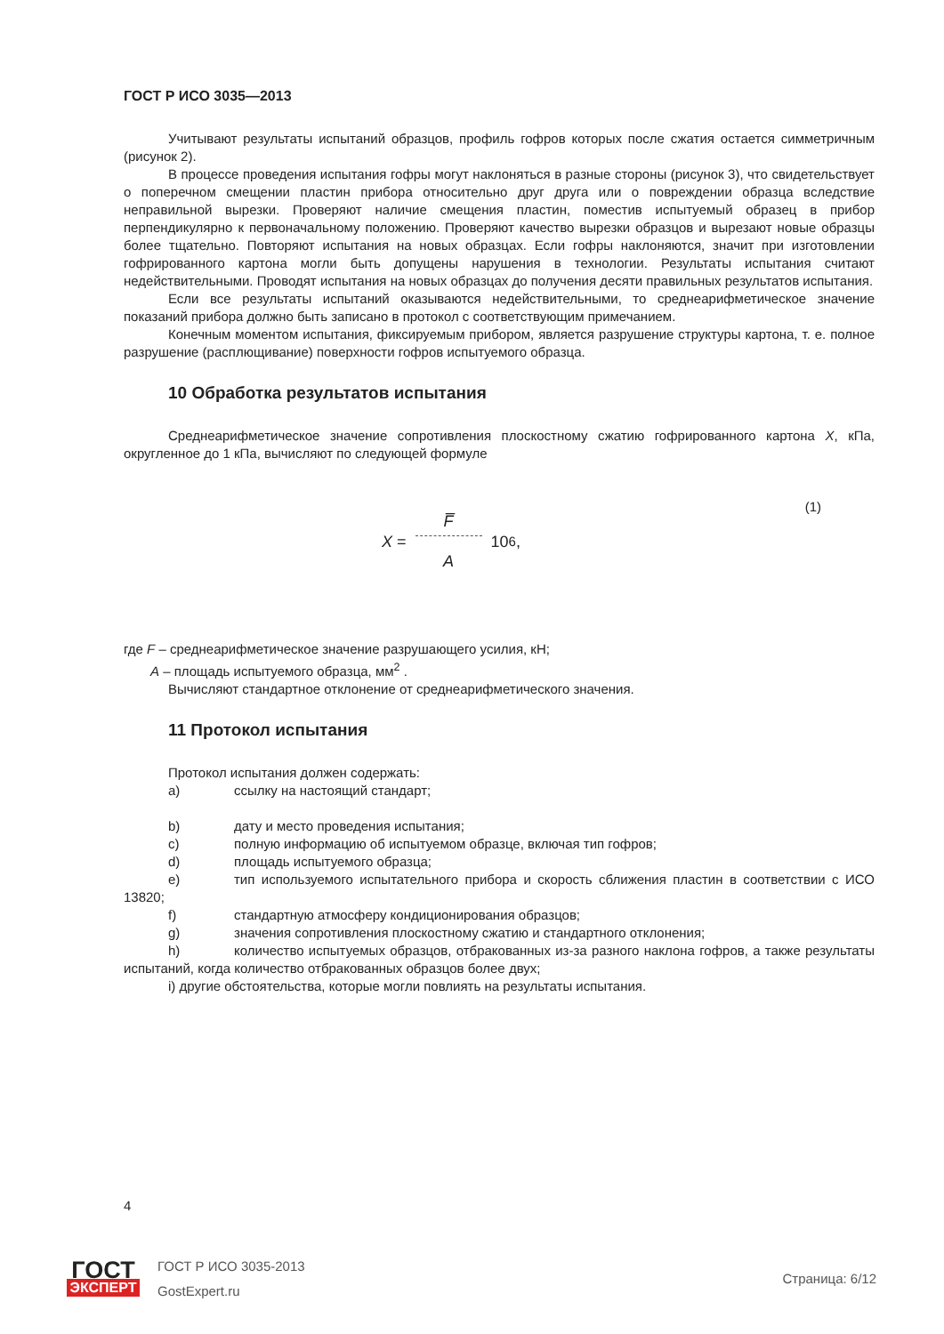ГОСТ Р ИСО 3035—2013
Учитывают результаты испытаний образцов, профиль гофров которых после сжатия остается симметричным (рисунок 2).
В процессе проведения испытания гофры могут наклоняться в разные стороны (рисунок 3), что свидетельствует о поперечном смещении пластин прибора относительно друг друга или о повреждении образца вследствие неправильной вырезки. Проверяют наличие смещения пластин, поместив испытуемый образец в прибор перпендикулярно к первоначальному положению. Проверяют качество вырезки образцов и вырезают новые образцы более тщательно. Повторяют испытания на новых образцах. Если гофры наклоняются, значит при изготовлении гофрированного картона могли быть допущены нарушения в технологии. Результаты испытания считают недействительными. Проводят испытания на новых образцах до получения десяти правильных результатов испытания.
Если все результаты испытаний оказываются недействительными, то среднеарифметическое значение показаний прибора должно быть записано в протокол с соответствующим примечанием.
Конечным моментом испытания, фиксируемым прибором, является разрушение структуры картона, т. е. полное разрушение (расплющивание) поверхности гофров испытуемого образца.
10 Обработка результатов испытания
Среднеарифметическое значение сопротивления плоскостному сжатию гофрированного картона X, кПа, округленное до 1 кПа, вычисляют по следующей формуле
(1)
X = F̅ A 10<sup>6</sup>,
где F – среднеарифметическое значение разрушающего усилия, кН;
A – площадь испытуемого образца, мм<sup>2</sup> .
Вычисляют стандартное отклонение от среднеарифметического значения.
11 Протокол испытания
Протокол испытания должен содержать:
a) ссылку на настоящий стандарт;
b) дату и место проведения испытания;
c) полную информацию об испытуемом образце, включая тип гофров;
d) площадь испытуемого образца;
e) тип используемого испытательного прибора и скорость сближения пластин в соответствии с ИСО 13820;
f) стандартную атмосферу кондиционирования образцов;
g) значения сопротивления плоскостному сжатию и стандартного отклонения;
h) количество испытуемых образцов, отбракованных из-за разного наклона гофров, а также результаты испытаний, когда количество отбракованных образцов более двух;
i) другие обстоятельства, которые могли повлиять на результаты испытания.
4
ГОСТ
ЭКСПЕРТ
ГОСТ Р ИСО 3035-2013
GostExpert.ru
Страница: 6/12